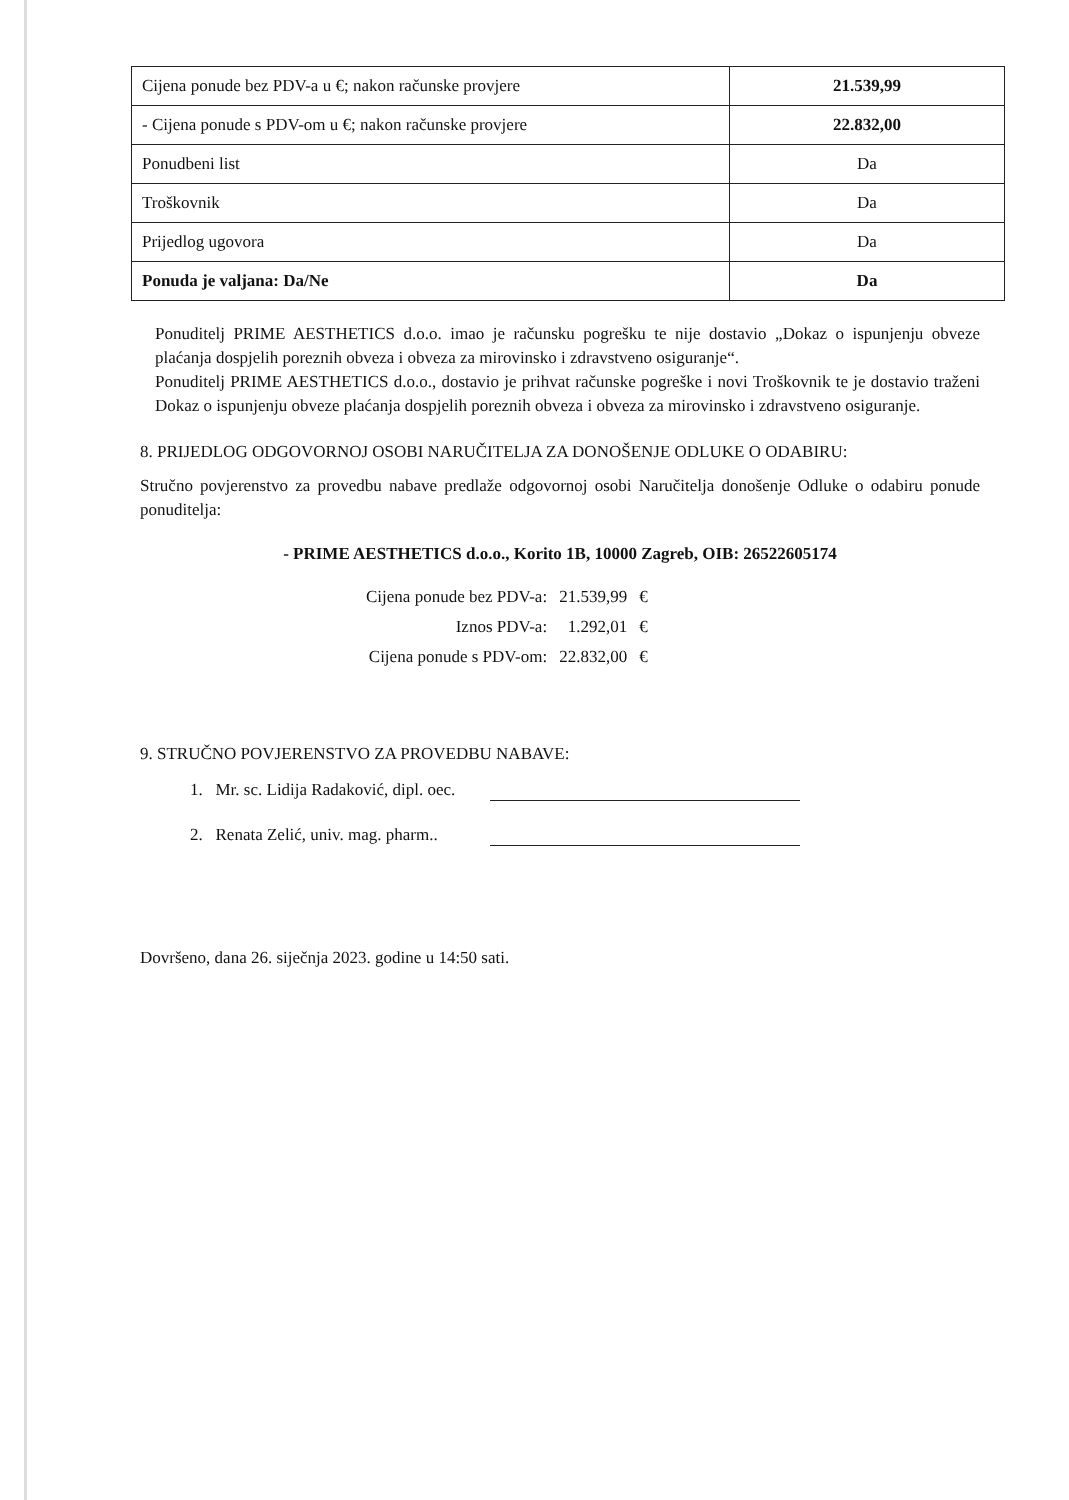| Cijena ponude bez PDV-a u €; nakon računske provjere | 21.539,99 |
| - Cijena ponude s PDV-om u €; nakon računske provjere | 22.832,00 |
| Ponudbeni list | Da |
| Troškovnik | Da |
| Prijedlog ugovora | Da |
| Ponuda je valjana: Da/Ne | Da |
Ponuditelj PRIME AESTHETICS d.o.o. imao je računsku pogrešku te nije dostavio „Dokaz o ispunjenju obveze plaćanja dospjelih poreznih obveza i obveza za mirovinsko i zdravstveno osiguranje“.
Ponuditelj PRIME AESTHETICS d.o.o., dostavio je prihvat računske pogreške i novi Troškovnik te je dostavio traženi Dokaz o ispunjenju obveze plaćanja dospjelih poreznih obveza i obveza za mirovinsko i zdravstveno osiguranje.
8. PRIJEDLOG ODGOVORNOJ OSOBI NARUČITELJA ZA DONOŠENJE ODLUKE O ODABIRU:
Stručno povjerenstvo za provedbu nabave predlaže odgovornoj osobi Naručitelja donošenje Odluke o odabiru ponude ponuditelja:
- PRIME AESTHETICS d.o.o., Korito 1B, 10000 Zagreb, OIB: 26522605174
| Cijena ponude bez PDV-a: | 21.539,99 | € |
| Iznos PDV-a: | 1.292,01 | € |
| Cijena ponude s PDV-om: | 22.832,00 | € |
9. STRUČNO POVJERENSTVO ZA PROVEDBU NABAVE:
1. Mr. sc. Lidija Radaković, dipl. oec.
2. Renata Zelić, univ. mag. pharm..
Dovršeno, dana 26. siječnja 2023. godine u 14:50 sati.